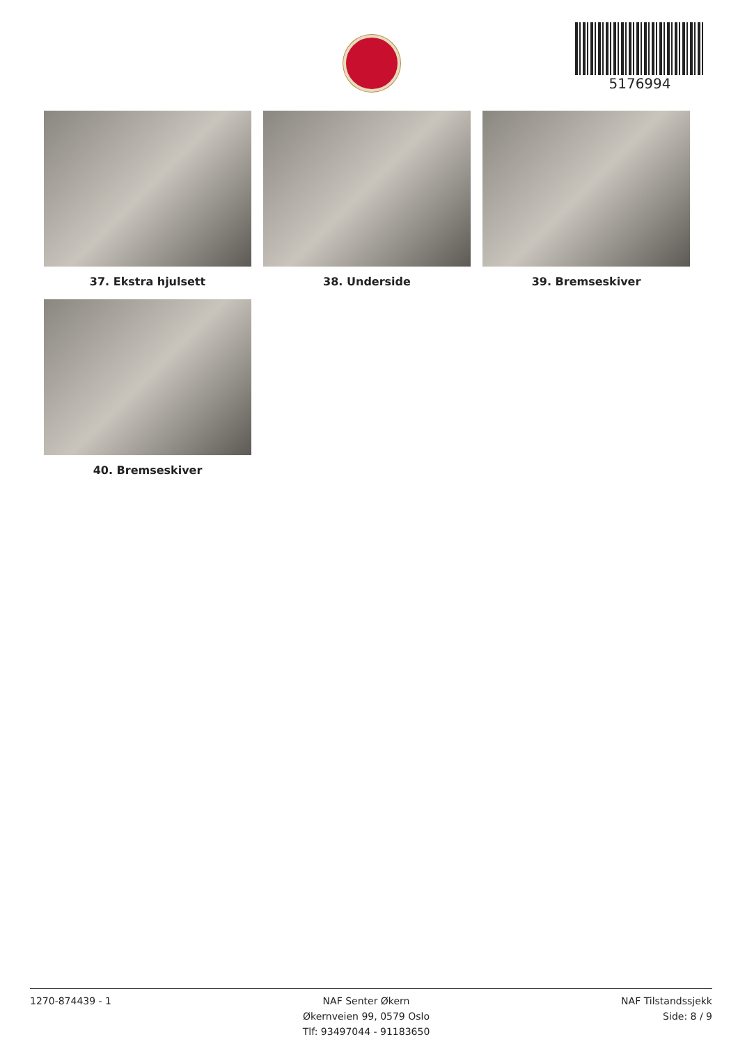5176994
37. Ekstra hjulsett
38. Underside
39. Bremseskiver
40. Bremseskiver
1270-874439 - 1 NAF Senter Økern
Økernveien 99, 0579 Oslo
Tlf: 93497044 - 91183650
NAF Tilstandssjekk
Side: 8 / 9